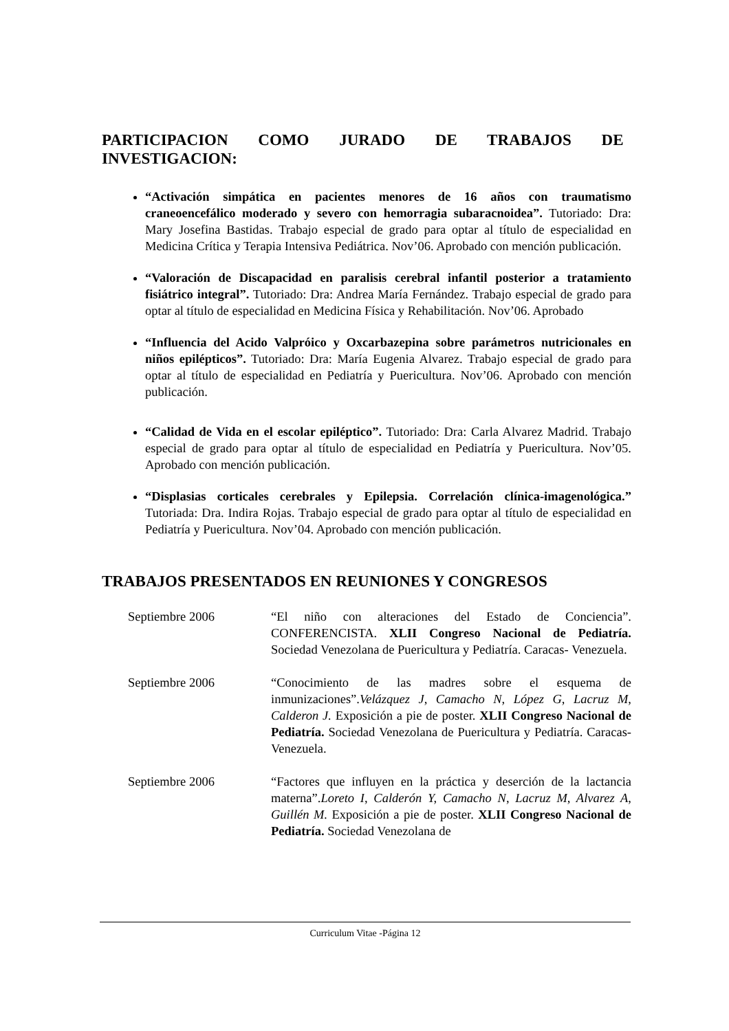PARTICIPACION COMO JURADO DE TRABAJOS DE
INVESTIGACION:
“Activación simpática en pacientes menores de 16 años con traumatismo craneoencefálico moderado y severo con hemorragia subaracnoidea”. Tutoriado: Dra: Mary Josefina Bastidas. Trabajo especial de grado para optar al título de especialidad en Medicina Crítica y Terapia Intensiva Pediátrica. Nov’06. Aprobado con mención publicación.
“Valoración de Discapacidad en paralisis cerebral infantil posterior a tratamiento fisiátrico integral”. Tutoriado: Dra: Andrea María Fernández. Trabajo especial de grado para optar al título de especialidad en Medicina Física y Rehabilitación. Nov’06. Aprobado
“Influencia del Acido Valpróico y Oxcarbazepina sobre parámetros nutricionales en niños epilépticos”. Tutoriado: Dra: María Eugenia Alvarez. Trabajo especial de grado para optar al título de especialidad en Pediatría y Puericultura. Nov’06. Aprobado con mención publicación.
“Calidad de Vida en el escolar epiléptico”. Tutoriado: Dra: Carla Alvarez Madrid. Trabajo especial de grado para optar al título de especialidad en Pediatría y Puericultura. Nov’05. Aprobado con mención publicación.
“Displasias corticales cerebrales y Epilepsia. Correlación clínica-imagenológica.” Tutoriada: Dra. Indira Rojas. Trabajo especial de grado para optar al título de especialidad en Pediatría y Puericultura. Nov’04. Aprobado con mención publicación.
TRABAJOS PRESENTADOS EN REUNIONES Y CONGRESOS
Septiembre 2006 “El niño con alteraciones del Estado de Conciencia”. CONFERENCISTA. XLII Congreso Nacional de Pediatría. Sociedad Venezolana de Puericultura y Pediatría. Caracas- Venezuela.
Septiembre 2006 “Conocimiento de las madres sobre el esquema de inmunizaciones”.Velázquez J, Camacho N, López G, Lacruz M, Calderon J. Exposición a pie de poster. XLII Congreso Nacional de Pediatría. Sociedad Venezolana de Puericultura y Pediatría. Caracas- Venezuela.
Septiembre 2006 “Factores que influyen en la práctica y deserción de la lactancia materna”.Loreto I, Calderón Y, Camacho N, Lacruz M, Alvarez A, Guillén M. Exposición a pie de poster. XLII Congreso Nacional de Pediatría. Sociedad Venezolana de
Curriculum Vitae -Página 12